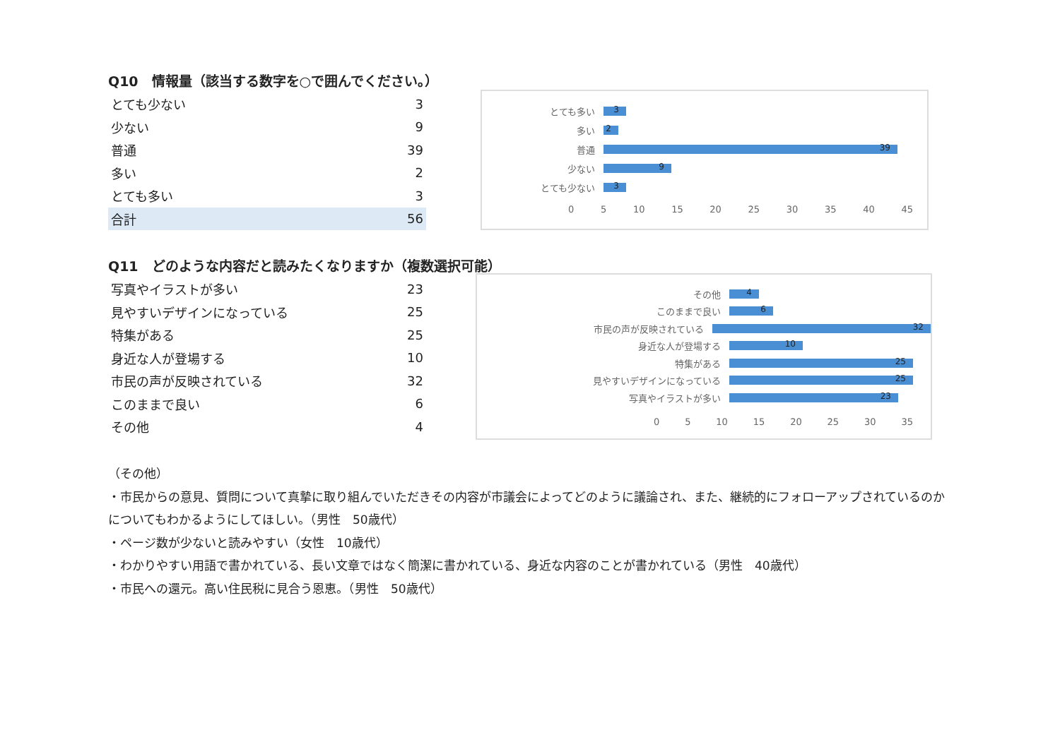Q10　情報量（該当する数字を○で囲んでください。）
| とても少ない | 3 |
| 少ない | 9 |
| 普通 | 39 |
| 多い | 2 |
| とても多い | 3 |
| 合計 | 56 |
とても多い
3
多い
2
普通
39
少ない
9
とても少ない
3
0 5 10 15 20 25 30 35 40 45
Q11　どのような内容だと読みたくなりますか（複数選択可能）
| 写真やイラストが多い | 23 |
| 見やすいデザインになっている | 25 |
| 特集がある | 25 |
| 身近な人が登場する | 10 |
| 市民の声が反映されている | 32 |
| このままで良い | 6 |
| その他 | 4 |
その他
4
このままで良い
6
市民の声が反映されている
32
身近な人が登場する
10
特集がある
25
見やすいデザインになっている
25
写真やイラストが多い
23
0 5 10 15 20 25 30 35
（その他）
・市民からの意見、質問について真摯に取り組んでいただきその内容が市議会によってどのように議論され、また、継続的にフォローアップされているのかについてもわかるようにしてほしい。（男性　50歳代）
・ページ数が少ないと読みやすい（女性　10歳代）
・わかりやすい用語で書かれている、長い文章ではなく簡潔に書かれている、身近な内容のことが書かれている（男性　40歳代）
・市民への還元。高い住民税に見合う恩恵。（男性　50歳代）